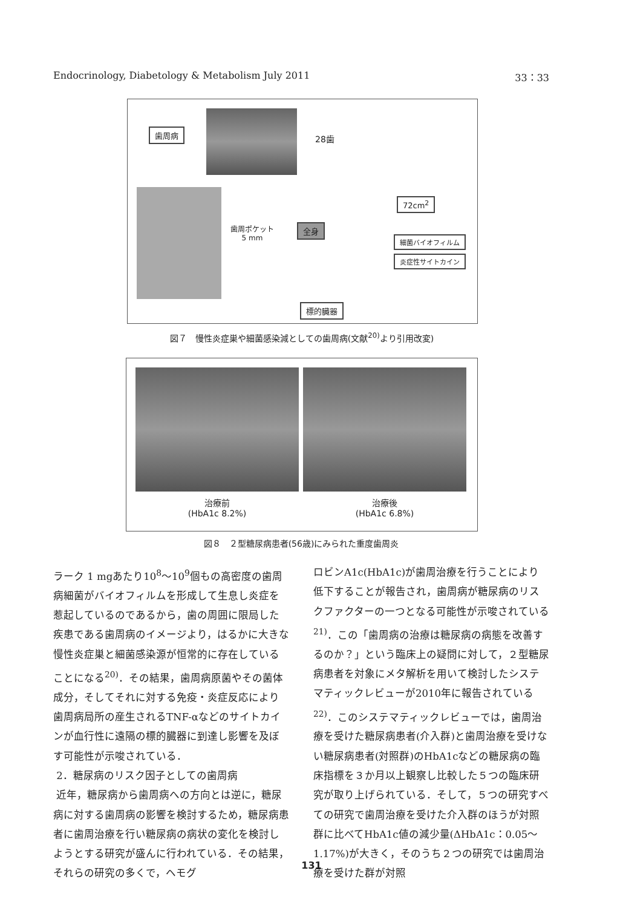Endocrinology, Diabetology & Metabolism July 2011 33：33
歯周病
28歯
歯周ポケット
5 mm
全身
72cm<sup>2</sup>
細菌バイオフィルム
炎症性サイトカイン
標的臓器
図７　慢性炎症巣や細菌感染減としての歯周病(文献<sup>20)</sup>より引用改変)
治療前
(HbA1c 8.2%)
治療後
(HbA1c 6.8%)
図８　２型糖尿病患者(56歳)にみられた重度歯周炎
ラーク 1 mgあたり10<sup>8</sup>〜10<sup>9</sup>個もの高密度の歯周病細菌がバイオフィルムを形成して生息し炎症を惹起しているのであるから，歯の周囲に限局した疾患である歯周病のイメージより，はるかに大きな慢性炎症巣と細菌感染源が恒常的に存在していることになる<sup>20)</sup>．その結果，歯周病原菌やその菌体成分，そしてそれに対する免疫・炎症反応により歯周病局所の産生されるTNF-αなどのサイトカインが血行性に遠隔の標的臓器に到達し影響を及ぼす可能性が示唆されている．
2．糖尿病のリスク因子としての歯周病
近年，糖尿病から歯周病への方向とは逆に，糖尿病に対する歯周病の影響を検討するため，糖尿病患者に歯周治療を行い糖尿病の病状の変化を検討しようとする研究が盛んに行われている．その結果，それらの研究の多くで，ヘモグ
ロビンA1c(HbA1c)が歯周治療を行うことにより低下することが報告され，歯周病が糖尿病のリスクファクターの一つとなる可能性が示唆されている<sup>21)</sup>．この「歯周病の治療は糖尿病の病態を改善するのか？」という臨床上の疑問に対して，２型糖尿病患者を対象にメタ解析を用いて検討したシステマティックレビューが2010年に報告されている<sup>22)</sup>．このシステマティックレビューでは，歯周治療を受けた糖尿病患者(介入群)と歯周治療を受けない糖尿病患者(対照群)のHbA1cなどの糖尿病の臨床指標を３か月以上観察し比較した５つの臨床研究が取り上げられている．そして，５つの研究すべての研究で歯周治療を受けた介入群のほうが対照群に比べてHbA1c値の減少量(ΔHbA1c：0.05〜1.17%)が大きく，そのうち２つの研究では歯周治療を受けた群が対照
131